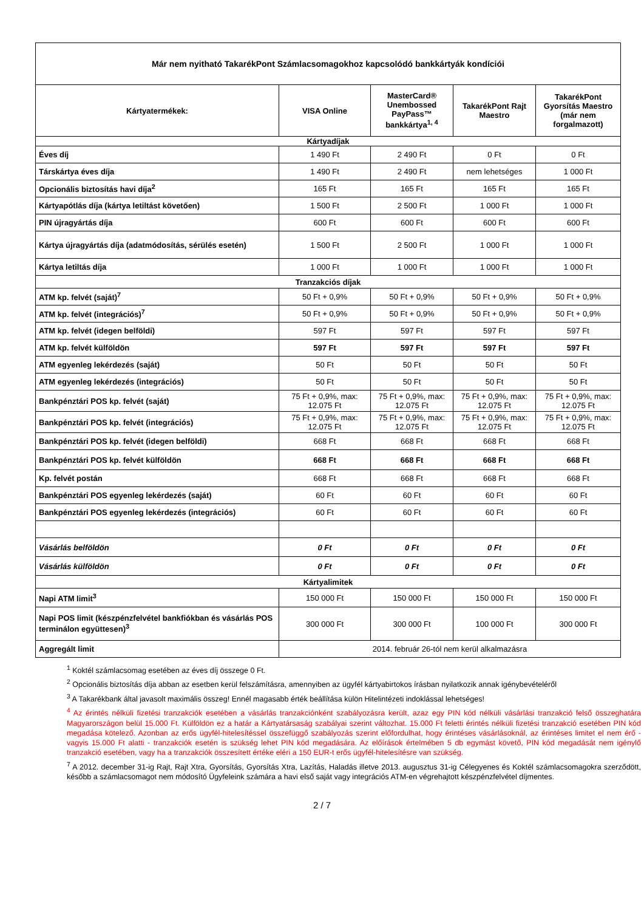| Már nem nyitható TakarékPont Számlacsomagokhoz kapcsolódó bankkártyák kondíciói | | | | |
| --- | --- | --- | --- | --- |
| Kártyatermékek: | VISA Online | MasterCard® Unembossed PayPass™ bankkártya<sup>1, 4</sup> | TakarékPont Rajt Maestro | TakarékPont Gyorsítás Maestro (már nem forgalmazott) |
| Kártyadíjak | | | | |
| Éves díj | 1 490 Ft | 2 490 Ft | 0 Ft | 0 Ft |
| Társkártya éves díja | 1 490 Ft | 2 490 Ft | nem lehetséges | 1 000 Ft |
| Opcionális biztosítás havi díja<sup>2</sup> | 165 Ft | 165 Ft | 165 Ft | 165 Ft |
| Kártyapótlás díja (kártya letiltást követően) | 1 500 Ft | 2 500 Ft | 1 000 Ft | 1 000 Ft |
| PIN újragyártás díja | 600 Ft | 600 Ft | 600 Ft | 600 Ft |
| Kártya újragyártás díja (adatmódosítás, sérülés esetén) | 1 500 Ft | 2 500 Ft | 1 000 Ft | 1 000 Ft |
| Kártya letiltás díja | 1 000 Ft | 1 000 Ft | 1 000 Ft | 1 000 Ft |
| Tranzakciós díjak | | | | |
| ATM kp. felvét (saját)<sup>7</sup> | 50 Ft + 0,9% | 50 Ft + 0,9% | 50 Ft + 0,9% | 50 Ft + 0,9% |
| ATM kp. felvét (integrációs)<sup>7</sup> | 50 Ft + 0,9% | 50 Ft + 0,9% | 50 Ft + 0,9% | 50 Ft + 0,9% |
| ATM kp. felvét (idegen belföldi) | 597 Ft | 597 Ft | 597 Ft | 597 Ft |
| ATM kp. felvét külföldön | 597 Ft | 597 Ft | 597 Ft | 597 Ft |
| ATM egyenleg lekérdezés (saját) | 50 Ft | 50 Ft | 50 Ft | 50 Ft |
| ATM egyenleg lekérdezés (integrációs) | 50 Ft | 50 Ft | 50 Ft | 50 Ft |
| Bankpénztári POS kp. felvét (saját) | 75 Ft + 0,9%, max: 12.075 Ft | 75 Ft + 0,9%, max: 12.075 Ft | 75 Ft + 0,9%, max: 12.075 Ft | 75 Ft + 0,9%, max: 12.075 Ft |
| Bankpénztári POS kp. felvét (integrációs) | 75 Ft + 0,9%, max: 12.075 Ft | 75 Ft + 0,9%, max: 12.075 Ft | 75 Ft + 0,9%, max: 12.075 Ft | 75 Ft + 0,9%, max: 12.075 Ft |
| Bankpénztári POS kp. felvét (idegen belföldi) | 668 Ft | 668 Ft | 668 Ft | 668 Ft |
| Bankpénztári POS kp. felvét külföldön | 668 Ft | 668 Ft | 668 Ft | 668 Ft |
| Kp. felvét postán | 668 Ft | 668 Ft | 668 Ft | 668 Ft |
| Bankpénztári POS egyenleg lekérdezés (saját) | 60 Ft | 60 Ft | 60 Ft | 60 Ft |
| Bankpénztári POS egyenleg lekérdezés (integrációs) | 60 Ft | 60 Ft | 60 Ft | 60 Ft |
| Vásárlás belföldön | 0 Ft | 0 Ft | 0 Ft | 0 Ft |
| Vásárlás külföldön | 0 Ft | 0 Ft | 0 Ft | 0 Ft |
| Kártyalimitek | | | | |
| Napi ATM limit<sup>3</sup> | 150 000 Ft | 150 000 Ft | 150 000 Ft | 150 000 Ft |
| Napi POS limit (készpénzfelvétel bankfiókban és vásárlás POS terminálon együttesen)<sup>3</sup> | 300 000 Ft | 300 000 Ft | 100 000 Ft | 300 000 Ft |
| Aggregált limit | 2014. február 26-tól nem kerül alkalmazásra | | | |
<sup>1</sup> Koktél számlacsomag esetében az éves díj összege 0 Ft.
<sup>2</sup> Opcionális biztosítás díja abban az esetben kerül felszámításra, amennyiben az ügyfél kártyabirtokos írásban nyilatkozik annak igénybevételéről
<sup>3</sup> A Takarékbank által javasolt maximális összeg! Ennél magasabb érték beállítása külön Hitelintézeti indoklással lehetséges!
<sup>4</sup> Az érintés nélküli fizetési tranzakciók esetében a vásárlás tranzakciónként szabályozásra került, azaz egy PIN kód nélküli vásárlási tranzakció felső összeghatára Magyarországon belül 15.000 Ft. Külföldön ez a határ a Kártyatársaság szabályai szerint változhat. 15.000 Ft feletti érintés nélküli fizetési tranzakció esetében PIN kód megadása kötelező. Azonban az erős ügyfél-hitelesítéssel összefüggő szabályozás szerint előfordulhat, hogy érintéses vásárlásoknál, az érintéses limitet el nem érő - vagyis 15.000 Ft alatti - tranzakciók esetén is szükség lehet PIN kód megadására. Az előírások értelmében 5 db egymást követő, PIN kód megadását nem igénylő tranzakció esetében, vagy ha a tranzakciók összesített értéke eléri a 150 EUR-t erős ügyfél-hitelesítésre van szükség.
<sup>7</sup> A 2012. december 31-ig Rajt, Rajt Xtra, Gyorsítás, Gyorsítás Xtra, Lazítás, Haladás illetve 2013. augusztus 31-ig Célegyenes és Koktél számlacsomagokra szerződött, később a számlacsomagot nem módosító Ügyfeleink számára a havi első saját vagy integrációs ATM-en végrehajtott készpénzfelvétel díjmentes.
2 / 7